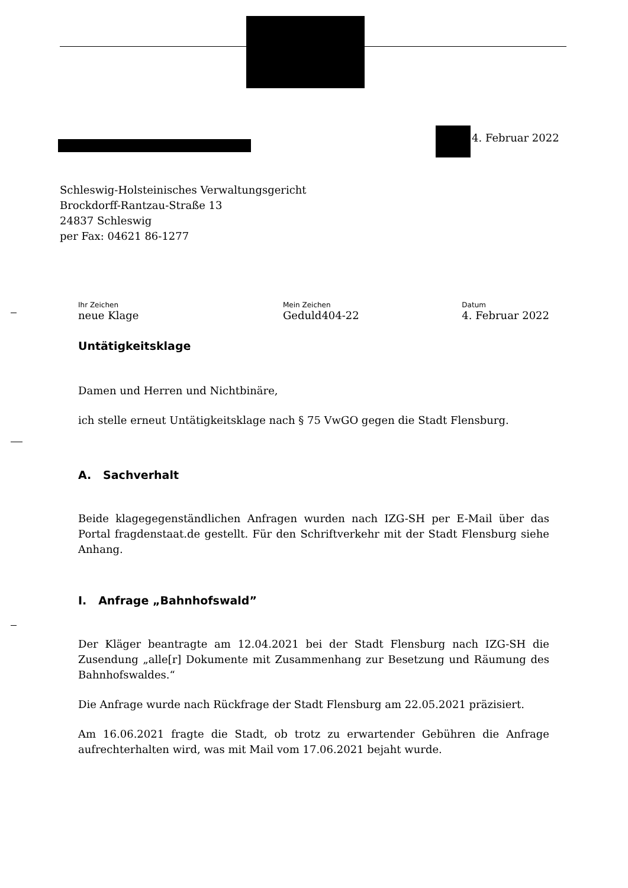4. Februar 2022
Schleswig-Holsteinisches Verwaltungsgericht
Brockdorff-Rantzau-Straße 13
24837 Schleswig
per Fax: 04621 86-1277
Ihr Zeichen
neue Klage
Mein Zeichen
Geduld404-22
Datum
4. Februar 2022
Untätigkeitsklage
Damen und Herren und Nichtbinäre,
ich stelle erneut Untätigkeitsklage nach § 75 VwGO gegen die Stadt Flensburg.
A. Sachverhalt
Beide klagegegenständlichen Anfragen wurden nach IZG-SH per E-Mail über das Portal fragdenstaat.de gestellt. Für den Schriftverkehr mit der Stadt Flensburg siehe Anhang.
I. Anfrage „Bahnhofswald”
Der Kläger beantragte am 12.04.2021 bei der Stadt Flensburg nach IZG-SH die Zusendung „alle[r] Dokumente mit Zusammenhang zur Besetzung und Räumung des Bahnhofswaldes.“
Die Anfrage wurde nach Rückfrage der Stadt Flensburg am 22.05.2021 präzisiert.
Am 16.06.2021 fragte die Stadt, ob trotz zu erwartender Gebühren die Anfrage aufrechterhalten wird, was mit Mail vom 17.06.2021 bejaht wurde.